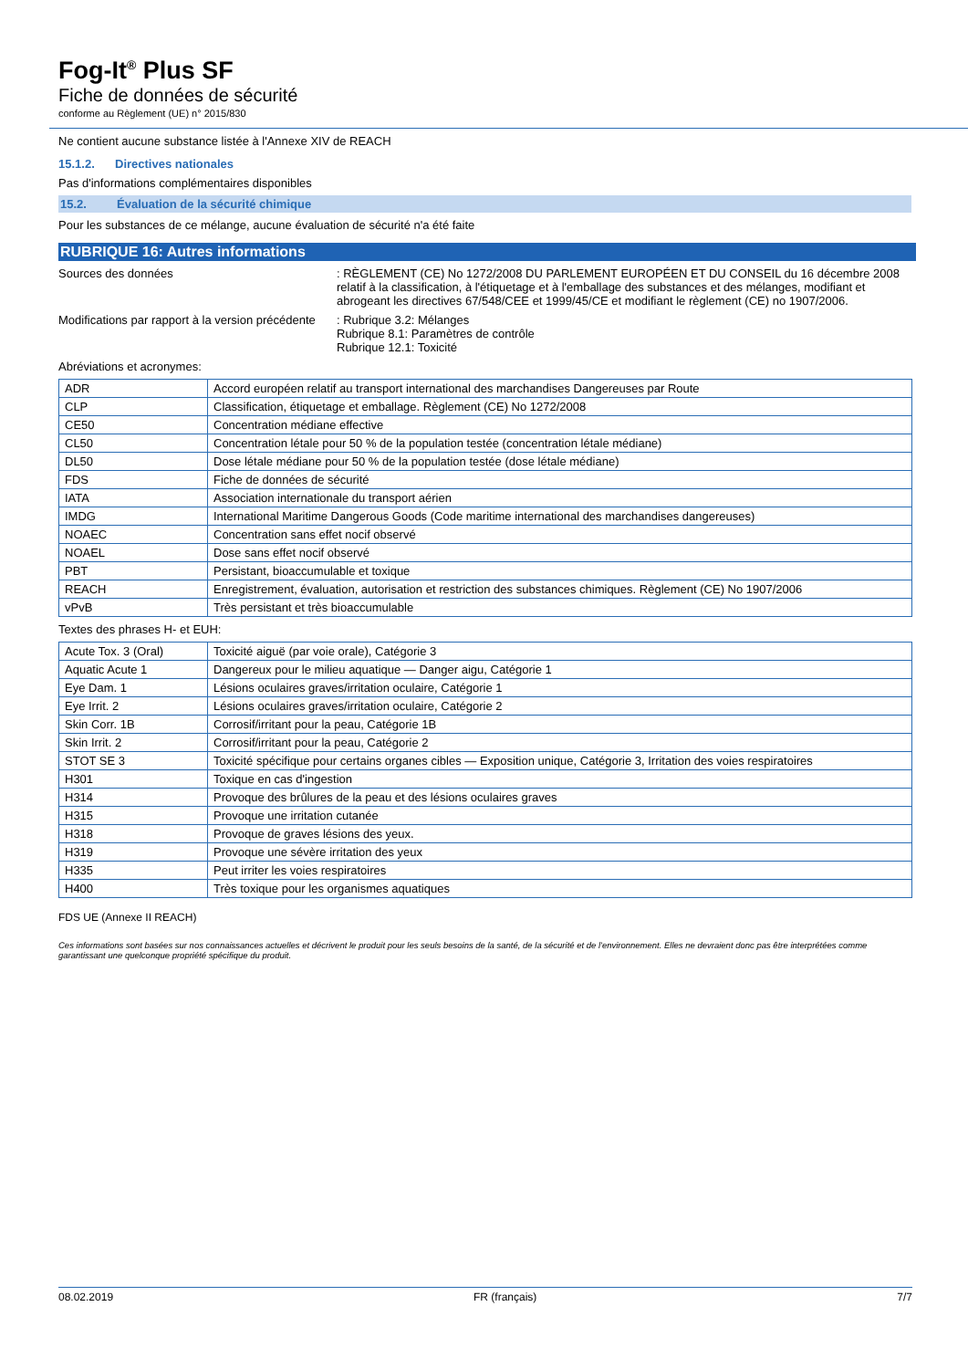Fog-It<sup>®</sup> Plus SF
Fiche de données de sécurité
conforme au Règlement (UE) n° 2015/830
Ne contient aucune substance listée à l'Annexe XIV de REACH
15.1.2. Directives nationales
Pas d'informations complémentaires disponibles
15.2. Évaluation de la sécurité chimique
Pour les substances de ce mélange, aucune évaluation de sécurité n'a été faite
RUBRIQUE 16: Autres informations
Sources des données : RÈGLEMENT (CE) No 1272/2008 DU PARLEMENT EUROPÉEN ET DU CONSEIL du 16 décembre 2008 relatif à la classification, à l'étiquetage et à l'emballage des substances et des mélanges, modifiant et abrogeant les directives 67/548/CEE et 1999/45/CE et modifiant le règlement (CE) no 1907/2006.
Modifications par rapport à la version précédente
: Rubrique 3.2: Mélanges
Rubrique 8.1: Paramètres de contrôle
Rubrique 12.1: Toxicité
Abréviations et acronymes:
| ADR | Accord européen relatif au transport international des marchandises Dangereuses par Route |
| CLP | Classification, étiquetage et emballage. Règlement (CE) No 1272/2008 |
| CE50 | Concentration médiane effective |
| CL50 | Concentration létale pour 50 % de la population testée (concentration létale médiane) |
| DL50 | Dose létale médiane pour 50 % de la population testée (dose létale médiane) |
| FDS | Fiche de données de sécurité |
| IATA | Association internationale du transport aérien |
| IMDG | International Maritime Dangerous Goods (Code maritime international des marchandises dangereuses) |
| NOAEC | Concentration sans effet nocif observé |
| NOAEL | Dose sans effet nocif observé |
| PBT | Persistant, bioaccumulable et toxique |
| REACH | Enregistrement, évaluation, autorisation et restriction des substances chimiques. Règlement (CE) No 1907/2006 |
| vPvB | Très persistant et très bioaccumulable |
Textes des phrases H- et EUH:
| Acute Tox. 3 (Oral) | Toxicité aiguë (par voie orale), Catégorie 3 |
| Aquatic Acute 1 | Dangereux pour le milieu aquatique — Danger aigu, Catégorie 1 |
| Eye Dam. 1 | Lésions oculaires graves/irritation oculaire, Catégorie 1 |
| Eye Irrit. 2 | Lésions oculaires graves/irritation oculaire, Catégorie 2 |
| Skin Corr. 1B | Corrosif/irritant pour la peau, Catégorie 1B |
| Skin Irrit. 2 | Corrosif/irritant pour la peau, Catégorie 2 |
| STOT SE 3 | Toxicité spécifique pour certains organes cibles — Exposition unique, Catégorie 3, Irritation des voies respiratoires |
| H301 | Toxique en cas d'ingestion |
| H314 | Provoque des brûlures de la peau et des lésions oculaires graves |
| H315 | Provoque une irritation cutanée |
| H318 | Provoque de graves lésions des yeux. |
| H319 | Provoque une sévère irritation des yeux |
| H335 | Peut irriter les voies respiratoires |
| H400 | Très toxique pour les organismes aquatiques |
FDS UE (Annexe II REACH)
Ces informations sont basées sur nos connaissances actuelles et décrivent le produit pour les seuls besoins de la santé, de la sécurité et de l'environnement. Elles ne devraient donc pas être interprétées comme garantissant une quelconque propriété spécifique du produit.
08.02.2019 FR (français) 7/7